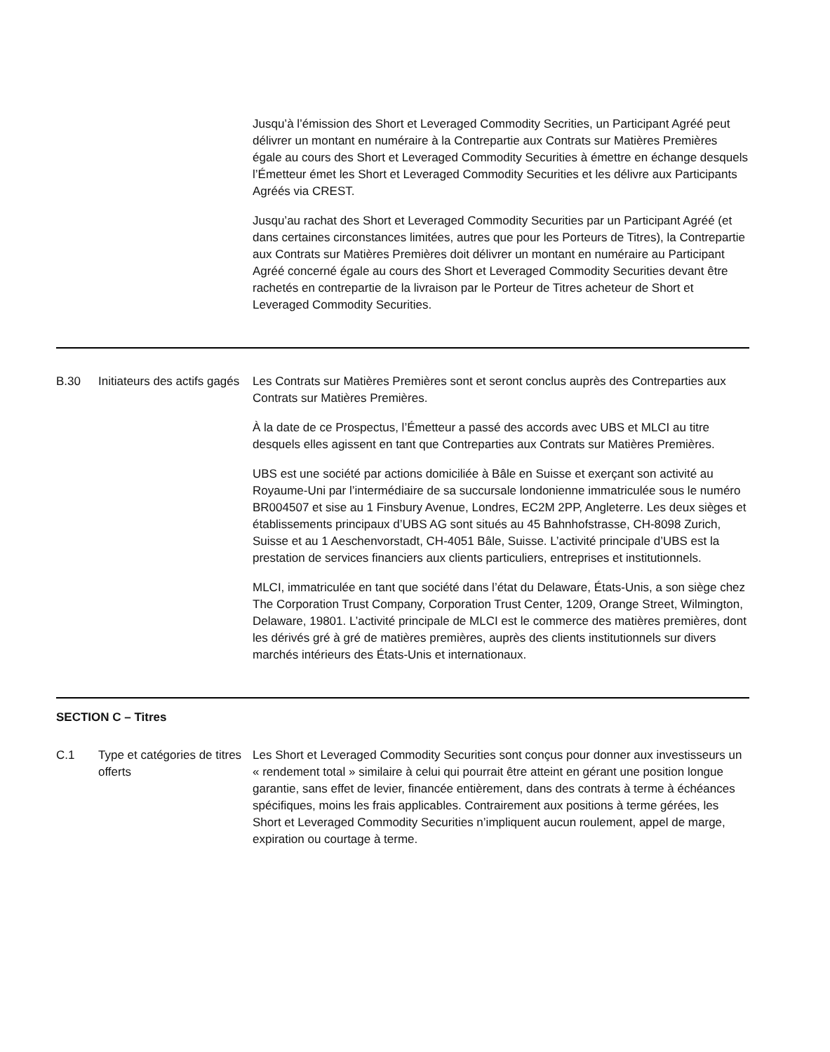| | | Jusqu’à l’émission des Short et Leveraged Commodity Secrities, un Participant Agréé peut délivrer un montant en numéraire à la Contrepartie aux Contrats sur Matières Premières égale au cours des Short et Leveraged Commodity Securities à émettre en échange desquels l’Émetteur émet les Short et Leveraged Commodity Securities et les délivre aux Participants Agréés via CREST. Jusqu’au rachat des Short et Leveraged Commodity Securities par un Participant Agréé (et dans certaines circonstances limitées, autres que pour les Porteurs de Titres), la Contrepartie aux Contrats sur Matières Premières doit délivrer un montant en numéraire au Participant Agréé concerné égale au cours des Short et Leveraged Commodity Securities devant être rachetés en contrepartie de la livraison par le Porteur de Titres acheteur de Short et Leveraged Commodity Securities. |
| B.30 | Initiateurs des actifs gagés | Les Contrats sur Matières Premières sont et seront conclus auprès des Contreparties aux Contrats sur Matières Premières. À la date de ce Prospectus, l’Émetteur a passé des accords avec UBS et MLCI au titre desquels elles agissent en tant que Contreparties aux Contrats sur Matières Premières. UBS est une société par actions domiciliée à Bâle en Suisse et exerçant son activité au Royaume-Uni par l’intermédiaire de sa succursale londonienne immatriculée sous le numéro BR004507 et sise au 1 Finsbury Avenue, Londres, EC2M 2PP, Angleterre. Les deux sièges et établissements principaux d’UBS AG sont situés au 45 Bahnhofstrasse, CH-8098 Zurich, Suisse et au 1 Aeschenvorstadt, CH-4051 Bâle, Suisse. L’activité principale d’UBS est la prestation de services financiers aux clients particuliers, entreprises et institutionnels. MLCI, immatriculée en tant que société dans l’état du Delaware, États-Unis, a son siège chez The Corporation Trust Company, Corporation Trust Center, 1209, Orange Street, Wilmington, Delaware, 19801. L’activité principale de MLCI est le commerce des matières premières, dont les dérivés gré à gré de matières premières, auprès des clients institutionnels sur divers marchés intérieurs des États-Unis et internationaux. |
| SECTION C – Titres | | |
| C.1 | Type et catégories de titres offerts | Les Short et Leveraged Commodity Securities sont conçus pour donner aux investisseurs un « rendement total » similaire à celui qui pourrait être atteint en gérant une position longue garantie, sans effet de levier, financée entièrement, dans des contrats à terme à échéances spécifiques, moins les frais applicables. Contrairement aux positions à terme gérées, les Short et Leveraged Commodity Securities n’impliquent aucun roulement, appel de marge, expiration ou courtage à terme. |